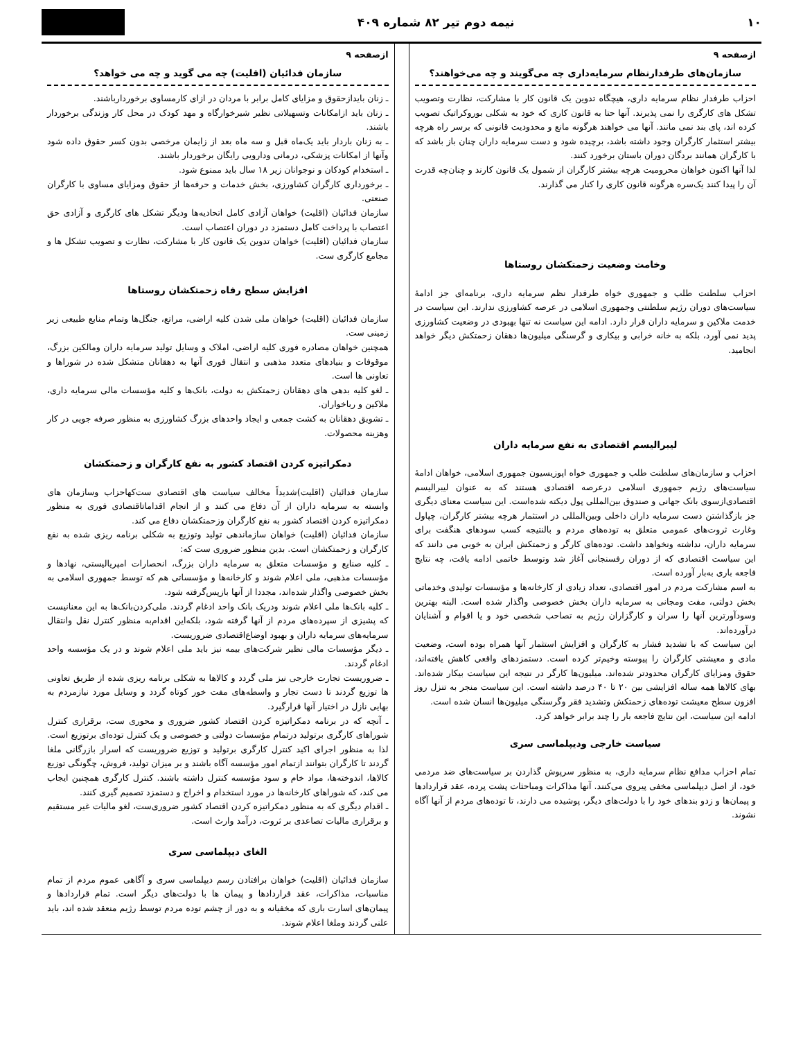۱۰ نیمه دوم تیر ۸۲ شماره ۴۰۹
ازصفحه ۹
سازمان‌های طرفدارنظام سرمایه‌داری چه می‌گویند و چه می‌خواهند؟
احزاب طرفدار نظام سرمایه داری، هیچگاه تدوین یک قانون کار با مشارکت، نظارت وتصویب تشکل های کارگری را نمی پذیرند. آنها حتا به قانون کاری که خود به شکلی بوروکراتیک تصویب کرده اند، پای بند نمی مانند. آنها می خواهند هرگونه مانع و محدودیت قانونی که برسر راه هرچه بیشتر استثمار کارگران وجود داشته باشد، برچیده شود و دست سرمایه داران چنان باز باشد که با کارگران همانند بردگان دوران باستان برخورد کنند.
لذا آنها اکنون خواهان محرومیت هرچه بیشتر کارگران از شمول یک قانون کارند و چنان‌چه قدرت آن را پیدا کنند یک‌سره هرگونه قانون کاری را کنار می گذارند.
وخامت وضعیت زحمتکشان روستاها
احزاب سلطنت طلب و جمهوری خواه طرفدار نظم سرمایه داری، برنامه‌ای جز ادامهٔ سیاست‌های دوران رژیم سلطنتی وجمهوری اسلامی در عرصه کشاورزی ندارند. این سیاست در خدمت ملاکین و سرمایه داران قرار دارد. ادامه این سیاست نه تنها بهبودی در وضعیت کشاورزی پدید نمی آورد، بلکه به خانه خرابی و بیکاری و گرسنگی میلیون‌ها دهقان زحمتکش دیگر خواهد انجامید.
لیبرالیسم اقتصادی به نفع سرمایه داران
احزاب و سازمان‌های سلطنت طلب و جمهوری خواه اپوزیسیون جمهوری اسلامی، خواهان ادامهٔ سیاست‌های رژیم جمهوری اسلامی درعرصه اقتصادی هستند که به عنوان لیبرالیسم اقتصادی‌ازسوی بانک جهانی و صندوق بین‌المللی پول دیکته شده‌است. این سیاست معنای دیگری جز بازگذاشتن دست سرمایه داران داخلی وبین‌المللی در استثمار هرچه بیشتر کارگران، چپاول وغارت ثروت‌های عمومی متعلق به توده‌های مردم و بالنتیجه کسب سودهای هنگفت برای سرمایه داران، نداشته ونخواهد داشت. توده‌های کارگر و زحمتکش ایران به خوبی می دانند که این سیاست اقتصادی که از دوران رفسنجانی آغاز شد وتوسط خاتمی ادامه یافت، چه نتایج فاجعه باری به‌بار آورده است.
به اسم مشارکت مردم در امور اقتصادی، تعداد زیادی از کارخانه‌ها و مؤسسات تولیدی وخدماتی بخش دولتی، مفت ومجانی به سرمایه داران بخش خصوصی واگذار شده است. البته بهترین وسودآورترین آنها را سران و کارگزاران رژیم به تصاحب شخصی خود و یا اقوام و آشنایان درآورده‌اند.
این سیاست که با تشدید فشار به کارگران و افزایش استثمار آنها همراه بوده است، وضعیت مادی و معیشتی کارگران را پیوسته وخیم‌تر کرده است. دستمزدهای واقعی کاهش یافته‌اند، حقوق ومزایای کارگران محدودتر شده‌اند. میلیون‌ها کارگر در نتیجه این سیاست بیکار شده‌اند. بهای کالاها همه ساله افزایشی بین ۲۰ تا ۴۰ درصد داشته است. این سیاست منجر به تنزل روز افزون سطح معیشت توده‌های زحمتکش وتشدید فقر وگرسنگی میلیون‌ها انسان شده است.
ادامه این سیاست، این نتایج فاجعه بار را چند برابر خواهد کرد.
سیاست خارجی ودیپلماسی سری
تمام احزاب مدافع نظام سرمایه داری، به منظور سرپوش گذاردن بر سیاست‌های ضد مردمی خود، از اصل دیپلماسی مخفی پیروی می‌کنند. آنها مذاکرات ومباحثات پشت پرده، عقد قراردادها و پیمان‌ها و زدو بندهای خود را با دولت‌های دیگر، پوشیده می دارند، تا توده‌های مردم از آنها آگاه نشوند.
ازصفحه ۹
سازمان فدائیان (اقلیت) چه می گوید و چه می خواهد؟
ـ زنان بایدازحقوق و مزایای کامل برابر با مردان در ازای کارمساوی برخوردارباشند.
ـ زنان باید ازامکانات وتسهیلاتی نظیر شیرخوارگاه و مهد کودک در محل کار وزندگی برخوردار باشند.
ـ به زنان باردار باید یک‌ماه قبل و سه ماه بعد از زایمان مرخصی بدون کسر حقوق داده شود وآنها از امکانات پزشکی، درمانی ودارویی رایگان برخوردار باشند.
ـ استخدام کودکان و نوجوانان زیر ۱۸ سال باید ممنوع شود.
ـ برخورداری کارگران کشاورزی، بخش خدمات و حرفه‌ها از حقوق ومزایای مساوی با کارگران صنعتی.
سازمان فدائیان (اقلیت) خواهان آزادی کامل اتحادیه‌ها ودیگر تشکل های کارگری و آزادی حق اعتصاب با پرداخت کامل دستمزد در دوران اعتصاب است.
سازمان فدائیان (اقلیت) خواهان تدوین یک قانون کار با مشارکت، نظارت و تصویب تشکل ها و مجامع کارگری ست.
افزایش سطح رفاه زحمتکشان روستاها
سازمان فدائیان (اقلیت) خواهان ملی شدن کلیه اراضی، مراتع، جنگل‌ها وتمام منابع طبیعی زیر زمینی ست.
همچنین خواهان مصادره فوری کلیه اراضی، املاک و وسایل تولید سرمایه داران ومالکین بزرگ، موقوفات و بنیادهای متعدد مذهبی و انتقال فوری آنها به دهقانان متشکل شده در شوراها و تعاونی ها است.
ـ لغو کلیه بدهی های دهقانان زحمتکش به دولت، بانک‌ها و کلیه مؤسسات مالی سرمایه داری، ملاکین و رباخواران.
ـ تشویق دهقانان به کشت جمعی و ایجاد واحدهای بزرگ کشاورزی به منظور صرفه جویی در کار وهزینه محصولات.
دمکراتیزه کردن اقتصاد کشور به نفع کارگران و زحمتکشان
سازمان فدائیان (اقلیت)شدیداً مخالف سیاست های اقتصادی ست‌کهاحزاب وسازمان های وابسته به سرمایه داران از آن دفاع می کنند و از انجام اقداماتاقتصادی فوری به منظور دمکراتیزه کردن اقتصاد کشور به نفع کارگران وزحمتکشان دفاع می کند.
سازمان فدائیان (اقلیت) خواهان سازماندهی تولید وتوزیع به شکلی برنامه ریزی شده به نفع کارگران و زحمتکشان است. بدین منظور ضروری ست که:
ـ کلیه صنایع و مؤسسات متعلق به سرمایه داران بزرگ، انحصارات امپریالیستی، نهادها و مؤسسات مذهبی، ملی اعلام شوند و کارخانه‌ها و مؤسساتی هم که توسط جمهوری اسلامی به بخش خصوصی واگذار شده‌اند، مجددا از آنها بازپس‌گرفته شود.
ـ کلیه بانک‌ها ملی اعلام شوند ودریک بانک واحد ادغام گردند. ملی‌کردن‌بانک‌ها به این معنانیست که پشیزی از سپرده‌های مردم از آنها گرفته شود، بلکه‌این اقدام‌به منظور کنترل نقل وانتقال سرمایه‌های سرمایه داران و بهبود اوضاع‌اقتصادی ضروریست.
ـ دیگر مؤسسات مالی نظیر شرکت‌های بیمه نیز باید ملی اعلام شوند و در یک مؤسسه واحد ادغام گردند.
ـ ضروریست تجارت خارجی نیز ملی گردد و کالاها به شکلی برنامه ریزی شده از طریق تعاونی ها توزیع گردند تا دست تجار و واسطه‌های مفت خور کوتاه گردد و وسایل مورد نیازمردم به بهایی نازل در اختیار آنها قرارگیرد.
ـ آنچه که در برنامه دمکراتیزه کردن اقتصاد کشور ضروری و محوری ست، برقراری کنترل شوراهای کارگری برتولید درتمام مؤسسات دولتی و خصوصی و یک کنترل توده‌ای برتوزیع است. لذا به منظور اجرای اکید کنترل کارگری برتولید و توزیع ضروریست که اسرار بازرگانی ملغا گردند تا کارگران بتوانند ازتمام امور مؤسسه آگاه باشند و بر میزان تولید، فروش، چگونگی توزیع کالاها، اندوخته‌ها، مواد خام و سود مؤسسه کنترل داشته باشند. کنترل کارگری همچنین ایجاب می کند، که شوراهای کارخانه‌ها در مورد استخدام و اخراج و دستمزد تصمیم گیری کنند.
ـ اقدام دیگری که به منظور دمکراتیزه کردن اقتصاد کشور ضروری‌ست، لغو مالیات غیر مستقیم و برقراری مالیات تصاعدی بر ثروت، درآمد وارث است.
الغای دیپلماسی سری
سازمان فدائیان (اقلیت) خواهان برافتادن رسم دیپلماسی سری و آگاهی عموم مردم از تمام مناسبات، مذاکرات، عقد قراردادها و پیمان ها با دولت‌های دیگر است. تمام قراردادها و پیمان‌های اسارت باری که مخفیانه و به دور از چشم توده مردم توسط رژیم منعقد شده اند، باید علنی گردند وملغا اعلام شوند.